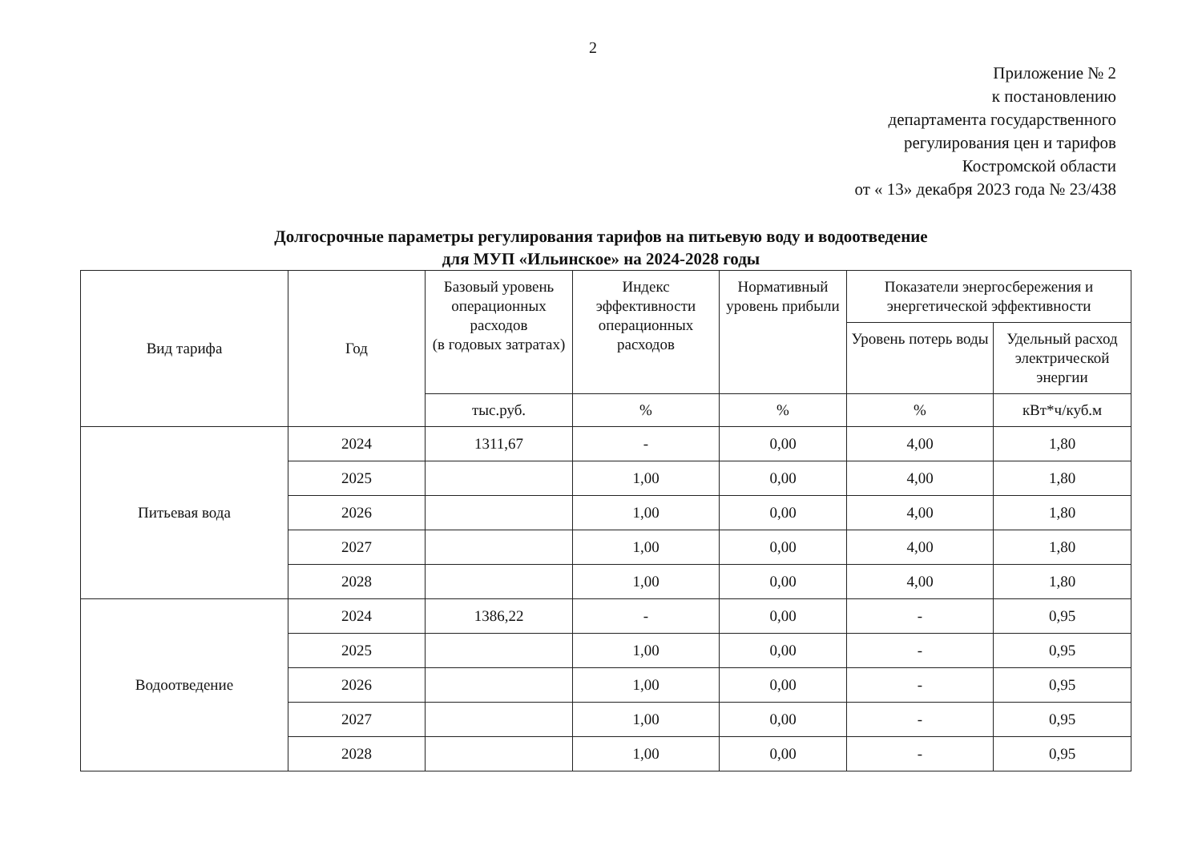2
Приложение № 2
к постановлению
департамента государственного
регулирования цен и тарифов
Костромской области
от « 13» декабря 2023 года № 23/438
Долгосрочные параметры регулирования тарифов на питьевую воду и водоотведение
для МУП «Ильинское» на 2024-2028 годы
| Вид тарифа | Год | Базовый уровень операционных расходов (в годовых затратах) | Индекс эффективности операционных расходов | Нормативный уровень прибыли | Показатели энергосбережения и энергетической эффективности | |
| --- | --- | --- | --- | --- | --- | --- |
| | | | | | Уровень потерь воды | Удельный расход электрической энергии |
| | | тыс.руб. | % | % | % | кВт*ч/куб.м |
| Питьевая вода | 2024 | 1311,67 | - | 0,00 | 4,00 | 1,80 |
| | 2025 | | 1,00 | 0,00 | 4,00 | 1,80 |
| | 2026 | | 1,00 | 0,00 | 4,00 | 1,80 |
| | 2027 | | 1,00 | 0,00 | 4,00 | 1,80 |
| | 2028 | | 1,00 | 0,00 | 4,00 | 1,80 |
| Водоотведение | 2024 | 1386,22 | - | 0,00 | - | 0,95 |
| | 2025 | | 1,00 | 0,00 | - | 0,95 |
| | 2026 | | 1,00 | 0,00 | - | 0,95 |
| | 2027 | | 1,00 | 0,00 | - | 0,95 |
| | 2028 | | 1,00 | 0,00 | - | 0,95 |